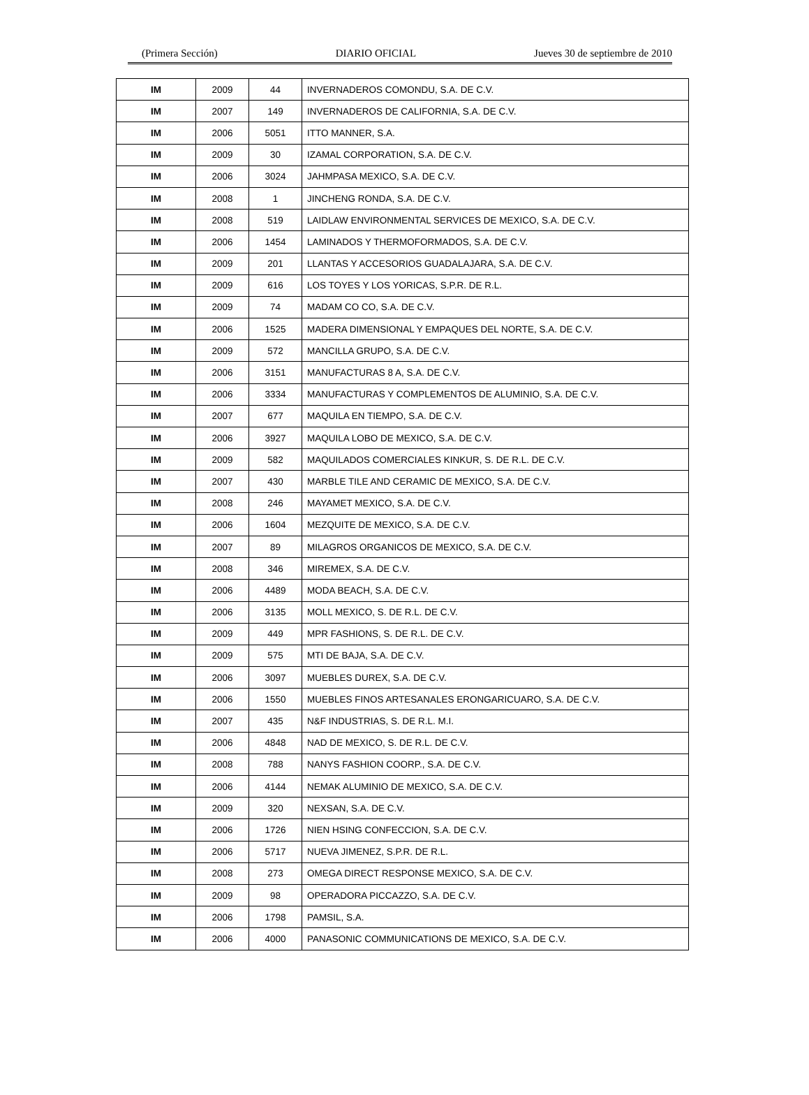(Primera Sección) DIARIO OFICIAL Jueves 30 de septiembre de 2010
| IM | 2009 | 44 | INVERNADEROS COMONDU, S.A. DE C.V. |
| IM | 2007 | 149 | INVERNADEROS DE CALIFORNIA, S.A. DE C.V. |
| IM | 2006 | 5051 | ITTO MANNER, S.A. |
| IM | 2009 | 30 | IZAMAL CORPORATION, S.A. DE C.V. |
| IM | 2006 | 3024 | JAHMPASA MEXICO, S.A. DE C.V. |
| IM | 2008 | 1 | JINCHENG RONDA, S.A. DE C.V. |
| IM | 2008 | 519 | LAIDLAW ENVIRONMENTAL SERVICES DE MEXICO, S.A. DE C.V. |
| IM | 2006 | 1454 | LAMINADOS Y THERMOFORMADOS, S.A. DE C.V. |
| IM | 2009 | 201 | LLANTAS Y ACCESORIOS GUADALAJARA, S.A. DE C.V. |
| IM | 2009 | 616 | LOS TOYES Y LOS YORICAS, S.P.R. DE R.L. |
| IM | 2009 | 74 | MADAM CO CO, S.A. DE C.V. |
| IM | 2006 | 1525 | MADERA DIMENSIONAL Y EMPAQUES DEL NORTE, S.A. DE C.V. |
| IM | 2009 | 572 | MANCILLA GRUPO, S.A. DE C.V. |
| IM | 2006 | 3151 | MANUFACTURAS 8 A, S.A. DE C.V. |
| IM | 2006 | 3334 | MANUFACTURAS Y COMPLEMENTOS DE ALUMINIO, S.A. DE C.V. |
| IM | 2007 | 677 | MAQUILA EN TIEMPO, S.A. DE C.V. |
| IM | 2006 | 3927 | MAQUILA LOBO DE MEXICO, S.A. DE C.V. |
| IM | 2009 | 582 | MAQUILADOS COMERCIALES KINKUR, S. DE R.L. DE C.V. |
| IM | 2007 | 430 | MARBLE TILE AND CERAMIC DE MEXICO, S.A. DE C.V. |
| IM | 2008 | 246 | MAYAMET MEXICO, S.A. DE C.V. |
| IM | 2006 | 1604 | MEZQUITE DE MEXICO, S.A. DE C.V. |
| IM | 2007 | 89 | MILAGROS ORGANICOS DE MEXICO, S.A. DE C.V. |
| IM | 2008 | 346 | MIREMEX, S.A. DE C.V. |
| IM | 2006 | 4489 | MODA BEACH, S.A. DE C.V. |
| IM | 2006 | 3135 | MOLL MEXICO, S. DE R.L. DE C.V. |
| IM | 2009 | 449 | MPR FASHIONS, S. DE R.L. DE C.V. |
| IM | 2009 | 575 | MTI DE BAJA, S.A. DE C.V. |
| IM | 2006 | 3097 | MUEBLES DUREX, S.A. DE C.V. |
| IM | 2006 | 1550 | MUEBLES FINOS ARTESANALES ERONGARICUARO, S.A. DE C.V. |
| IM | 2007 | 435 | N&F INDUSTRIAS, S. DE R.L. M.I. |
| IM | 2006 | 4848 | NAD DE MEXICO, S. DE R.L. DE C.V. |
| IM | 2008 | 788 | NANYS FASHION COORP., S.A. DE C.V. |
| IM | 2006 | 4144 | NEMAK ALUMINIO DE MEXICO, S.A. DE C.V. |
| IM | 2009 | 320 | NEXSAN, S.A. DE C.V. |
| IM | 2006 | 1726 | NIEN HSING CONFECCION, S.A. DE C.V. |
| IM | 2006 | 5717 | NUEVA JIMENEZ, S.P.R. DE R.L. |
| IM | 2008 | 273 | OMEGA DIRECT RESPONSE MEXICO, S.A. DE C.V. |
| IM | 2009 | 98 | OPERADORA PICCAZZO, S.A. DE C.V. |
| IM | 2006 | 1798 | PAMSIL, S.A. |
| IM | 2006 | 4000 | PANASONIC COMMUNICATIONS DE MEXICO, S.A. DE C.V. |